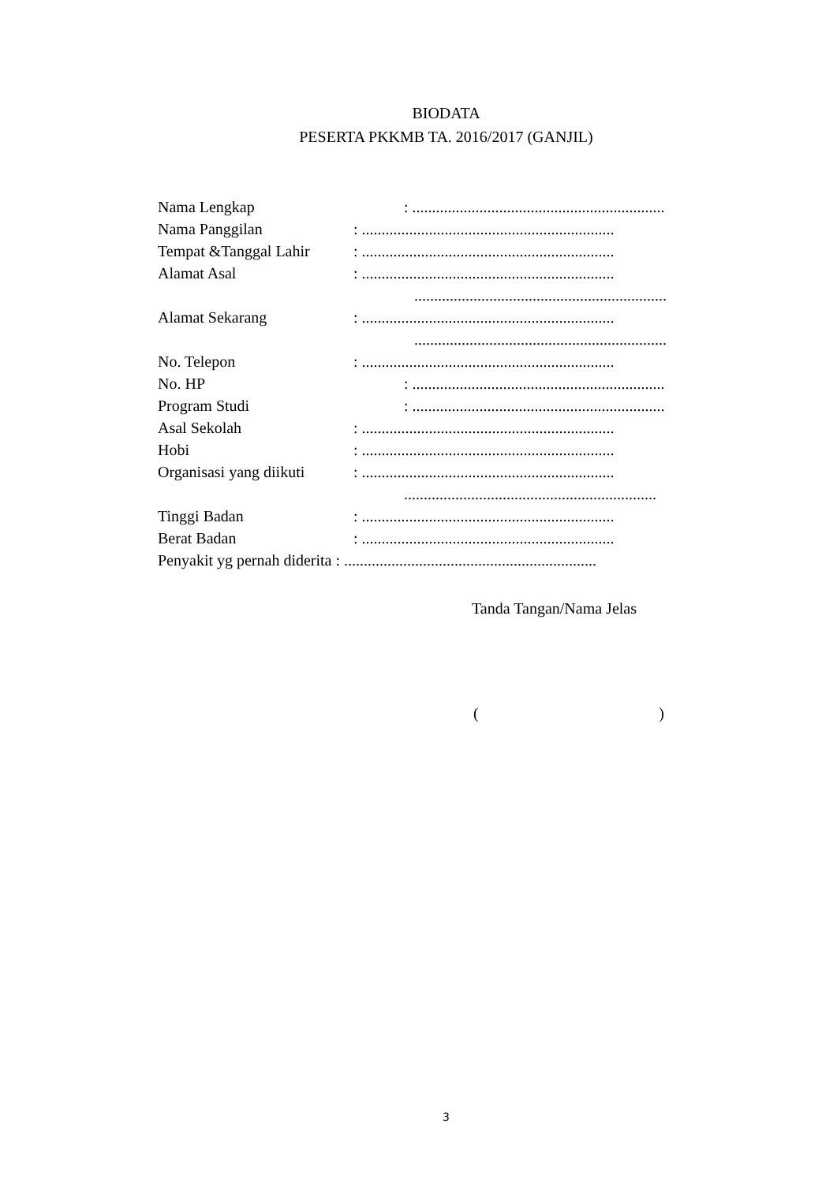BIODATA
PESERTA PKKMB TA. 2016/2017 (GANJIL)
Nama Lengkap: ................................................................
Nama Panggilan: ................................................................
Tempat &Tanggal Lahir: ................................................................
Alamat Asal: ................................................................
................................................................
Alamat Sekarang: ................................................................
................................................................
No. Telepon: ................................................................
No. HP: ................................................................
Program Studi: ................................................................
Asal Sekolah: ................................................................
Hobi: ................................................................
Organisasi yang diikuti: ................................................................
................................................................
Tinggi Badan: ................................................................
Berat Badan: ................................................................
Penyakit yg pernah diderita : ................................................................
Tanda Tangan/Nama Jelas
()
3